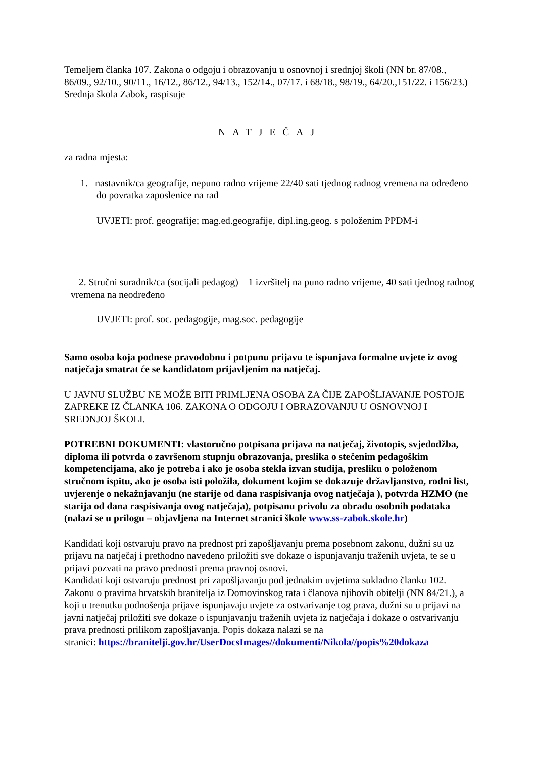Temeljem članka 107. Zakona o odgoju i obrazovanju u osnovnoj i srednjoj školi (NN br. 87/08., 86/09., 92/10., 90/11., 16/12., 86/12., 94/13., 152/14., 07/17. i 68/18., 98/19., 64/20.,151/22. i 156/23.) Srednja škola Zabok, raspisuje
NATJEČAJ
za radna mjesta:
1. nastavnik/ca geografije, nepuno radno vrijeme 22/40 sati tjednog radnog vremena na određeno do povratka zaposlenice na rad
UVJETI: prof. geografije; mag.ed.geografije, dipl.ing.geog. s položenim PPDM-i
2. Stručni suradnik/ca (socijali pedagog) – 1 izvršitelj na puno radno vrijeme, 40 sati tjednog radnog vremena na neodređeno
UVJETI: prof. soc. pedagogije, mag.soc. pedagogije
Samo osoba koja podnese pravodobnu i potpunu prijavu te ispunjava formalne uvjete iz ovog natječaja smatrat će se kandidatom prijavljenim na natječaj.
U JAVNU SLUŽBU NE MOŽE BITI PRIMLJENA OSOBA ZA ČIJE ZAPOŠLJAVANJE POSTOJE ZAPREKE IZ ČLANKA 106. ZAKONA O ODGOJU I OBRAZOVANJU U OSNOVNOJ I SREDNJOJ ŠKOLI.
POTREBNI DOKUMENTI: vlastoručno potpisana prijava na natječaj, životopis, svjedodžba, diploma ili potvrda o završenom stupnju obrazovanja, preslika o stečenim pedagoškim kompetencijama, ako je potreba i ako je osoba stekla izvan studija, presliku o položenom stručnom ispitu, ako je osoba isti položila, dokument kojim se dokazuje državljanstvo, rodni list, uvjerenje o nekažnjavanju (ne starije od dana raspisivanja ovog natječaja ), potvrda HZMO (ne starija od dana raspisivanja ovog natječaja), potpisanu privolu za obradu osobnih podataka (nalazi se u prilogu – objavljena na Internet stranici škole www.ss-zabok.skole.hr)
Kandidati koji ostvaruju pravo na prednost pri zapošljavanju prema posebnom zakonu, dužni su uz prijavu na natječaj i prethodno navedeno priložiti sve dokaze o ispunjavanju traženih uvjeta, te se u prijavi pozvati na pravo prednosti prema pravnoj osnovi.
Kandidati koji ostvaruju prednost pri zapošljavanju pod jednakim uvjetima sukladno članku 102. Zakonu o pravima hrvatskih branitelja iz Domovinskog rata i članova njihovih obitelji (NN 84/21.), a koji u trenutku podnošenja prijave ispunjavaju uvjete za ostvarivanje tog prava, dužni su u prijavi na javni natječaj priložiti sve dokaze o ispunjavanju traženih uvjeta iz natječaja i dokaze o ostvarivanju prava prednosti prilikom zapošljavanja. Popis dokaza nalazi se na
stranici: https://branitelji.gov.hr/UserDocsImages//dokumenti/Nikola//popis%20dokaza